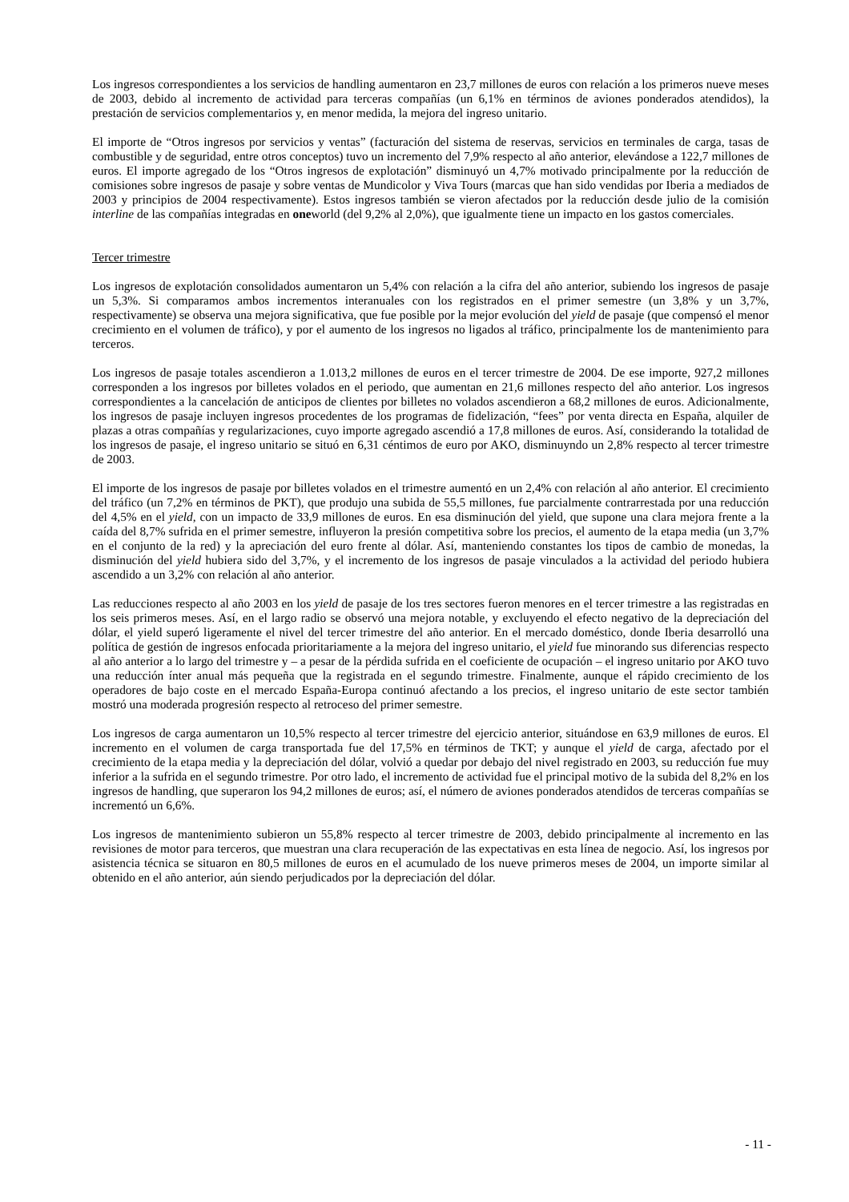Los ingresos correspondientes a los servicios de handling aumentaron en 23,7 millones de euros con relación a los primeros nueve meses de 2003, debido al incremento de actividad para terceras compañías (un 6,1% en términos de aviones ponderados atendidos), la prestación de servicios complementarios y, en menor medida, la mejora del ingreso unitario.
El importe de “Otros ingresos por servicios y ventas” (facturación del sistema de reservas, servicios en terminales de carga, tasas de combustible y de seguridad, entre otros conceptos) tuvo un incremento del 7,9% respecto al año anterior, elevándose a 122,7 millones de euros. El importe agregado de los “Otros ingresos de explotación” disminuyó un 4,7% motivado principalmente por la reducción de comisiones sobre ingresos de pasaje y sobre ventas de Mundicolor y Viva Tours (marcas que han sido vendidas por Iberia a mediados de 2003 y principios de 2004 respectivamente). Estos ingresos también se vieron afectados por la reducción desde julio de la comisión interline de las compañías integradas en oneworld (del 9,2% al 2,0%), que igualmente tiene un impacto en los gastos comerciales.
Tercer trimestre
Los ingresos de explotación consolidados aumentaron un 5,4% con relación a la cifra del año anterior, subiendo los ingresos de pasaje un 5,3%. Si comparamos ambos incrementos interanuales con los registrados en el primer semestre (un 3,8% y un 3,7%, respectivamente) se observa una mejora significativa, que fue posible por la mejor evolución del yield de pasaje (que compensó el menor crecimiento en el volumen de tráfico), y por el aumento de los ingresos no ligados al tráfico, principalmente los de mantenimiento para terceros.
Los ingresos de pasaje totales ascendieron a 1.013,2 millones de euros en el tercer trimestre de 2004. De ese importe, 927,2 millones corresponden a los ingresos por billetes volados en el periodo, que aumentan en 21,6 millones respecto del año anterior. Los ingresos correspondientes a la cancelación de anticipos de clientes por billetes no volados ascendieron a 68,2 millones de euros. Adicionalmente, los ingresos de pasaje incluyen ingresos procedentes de los programas de fidelización, “fees” por venta directa en España, alquiler de plazas a otras compañías y regularizaciones, cuyo importe agregado ascendió a 17,8 millones de euros. Así, considerando la totalidad de los ingresos de pasaje, el ingreso unitario se situó en 6,31 céntimos de euro por AKO, disminuyndo un 2,8% respecto al tercer trimestre de 2003.
El importe de los ingresos de pasaje por billetes volados en el trimestre aumentó en un 2,4% con relación al año anterior. El crecimiento del tráfico (un 7,2% en términos de PKT), que produjo una subida de 55,5 millones, fue parcialmente contrarrestada por una reducción del 4,5% en el yield, con un impacto de 33,9 millones de euros. En esa disminución del yield, que supone una clara mejora frente a la caída del 8,7% sufrida en el primer semestre, influyeron la presión competitiva sobre los precios, el aumento de la etapa media (un 3,7% en el conjunto de la red) y la apreciación del euro frente al dólar. Así, manteniendo constantes los tipos de cambio de monedas, la disminución del yield hubiera sido del 3,7%, y el incremento de los ingresos de pasaje vinculados a la actividad del periodo hubiera ascendido a un 3,2% con relación al año anterior.
Las reducciones respecto al año 2003 en los yield de pasaje de los tres sectores fueron menores en el tercer trimestre a las registradas en los seis primeros meses. Así, en el largo radio se observó una mejora notable, y excluyendo el efecto negativo de la depreciación del dólar, el yield superó ligeramente el nivel del tercer trimestre del año anterior. En el mercado doméstico, donde Iberia desarrolló una política de gestión de ingresos enfocada prioritariamente a la mejora del ingreso unitario, el yield fue minorando sus diferencias respecto al año anterior a lo largo del trimestre y – a pesar de la pérdida sufrida en el coeficiente de ocupación – el ingreso unitario por AKO tuvo una reducción ínter anual más pequeña que la registrada en el segundo trimestre. Finalmente, aunque el rápido crecimiento de los operadores de bajo coste en el mercado España-Europa continuó afectando a los precios, el ingreso unitario de este sector también mostró una moderada progresión respecto al retroceso del primer semestre.
Los ingresos de carga aumentaron un 10,5% respecto al tercer trimestre del ejercicio anterior, situándose en 63,9 millones de euros. El incremento en el volumen de carga transportada fue del 17,5% en términos de TKT; y aunque el yield de carga, afectado por el crecimiento de la etapa media y la depreciación del dólar, volvió a quedar por debajo del nivel registrado en 2003, su reducción fue muy inferior a la sufrida en el segundo trimestre. Por otro lado, el incremento de actividad fue el principal motivo de la subida del 8,2% en los ingresos de handling, que superaron los 94,2 millones de euros; así, el número de aviones ponderados atendidos de terceras compañías se incrementó un 6,6%.
Los ingresos de mantenimiento subieron un 55,8% respecto al tercer trimestre de 2003, debido principalmente al incremento en las revisiones de motor para terceros, que muestran una clara recuperación de las expectativas en esta línea de negocio. Así, los ingresos por asistencia técnica se situaron en 80,5 millones de euros en el acumulado de los nueve primeros meses de 2004, un importe similar al obtenido en el año anterior, aún siendo perjudicados por la depreciación del dólar.
- 11 -